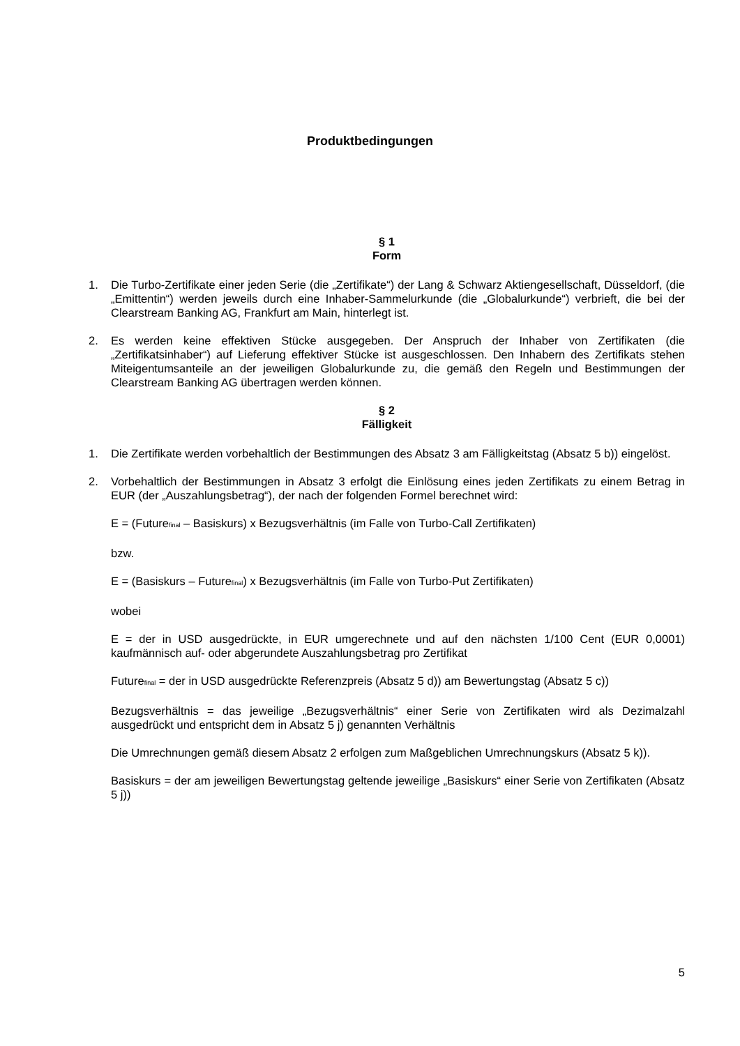Produktbedingungen
§ 1
Form
1. Die Turbo-Zertifikate einer jeden Serie (die „Zertifikate“) der Lang & Schwarz Aktiengesellschaft, Düsseldorf, (die „Emittentin“) werden jeweils durch eine Inhaber-Sammelurkunde (die „Globalurkunde“) verbrieft, die bei der Clearstream Banking AG, Frankfurt am Main, hinterlegt ist.
2. Es werden keine effektiven Stücke ausgegeben. Der Anspruch der Inhaber von Zertifikaten (die „Zertifikatsinhaber“) auf Lieferung effektiver Stücke ist ausgeschlossen. Den Inhabern des Zertifikats stehen Miteigentumsanteile an der jeweiligen Globalurkunde zu, die gemäß den Regeln und Bestimmungen der Clearstream Banking AG übertragen werden können.
§ 2
Fälligkeit
1. Die Zertifikate werden vorbehaltlich der Bestimmungen des Absatz 3 am Fälligkeitstag (Absatz 5 b)) eingelöst.
2. Vorbehaltlich der Bestimmungen in Absatz 3 erfolgt die Einlösung eines jeden Zertifikats zu einem Betrag in EUR (der „Auszahlungsbetrag“), der nach der folgenden Formel berechnet wird:
E = (Future<sub>final</sub> – Basiskurs) x Bezugsverhältnis (im Falle von Turbo-Call Zertifikaten)
bzw.
E = (Basiskurs – Future<sub>final</sub>) x Bezugsverhältnis (im Falle von Turbo-Put Zertifikaten)
wobei
E = der in USD ausgedrückte, in EUR umgerechnete und auf den nächsten 1/100 Cent (EUR 0,0001) kaufmännisch auf- oder abgerundete Auszahlungsbetrag pro Zertifikat
Future<sub>final</sub> = der in USD ausgedrückte Referenzpreis (Absatz 5 d)) am Bewertungstag (Absatz 5 c))
Bezugsverhältnis = das jeweilige „Bezugsverhältnis“ einer Serie von Zertifikaten wird als Dezimalzahl ausgedrückt und entspricht dem in Absatz 5 j) genannten Verhältnis
Die Umrechnungen gemäß diesem Absatz 2 erfolgen zum Maßgeblichen Umrechnungskurs (Absatz 5 k)).
Basiskurs = der am jeweiligen Bewertungstag geltende jeweilige „Basiskurs“ einer Serie von Zertifikaten (Absatz 5 j))
5